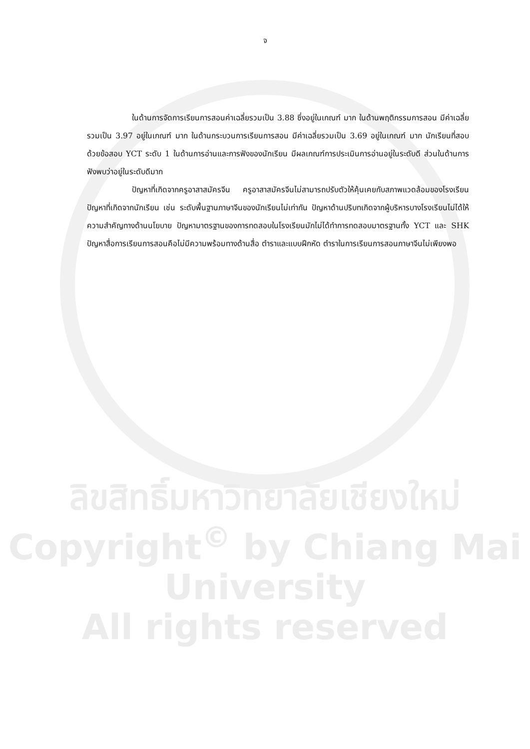จ
ในด้านการจัดการเรียนการสอนค่าเฉลี่ยรวมเป็น 3.88 ซึ่งอยู่ในเกณฑ์ มาก ในด้านพฤติกรรมการสอน มีค่าเฉลี่ยรวมเป็น 3.97 อยู่ในเกณฑ์ มาก ในด้านกระบวนการเรียนการสอน มีค่าเฉลี่ยรวมเป็น 3.69 อยู่ในเกณฑ์ มาก นักเรียนที่สอบด้วยข้อสอบ YCT ระดับ 1 ในด้านการอ่านและการฟังของนักเรียน มีผลเกณฑ์การประเมินการอ่านอยู่ในระดับดี ส่วนในด้านการฟังพบว่าอยู่ในระดับดีมาก
ปัญหาที่เกิดจากครูอาสาสมัครจีน ครูอาสาสมัครจีนไม่สามารถปรับตัวให้คุ้นเคยกับสภาพแวดล้อมของโรงเรียน ปัญหาที่เกิดจากนักเรียน เช่น ระดับพื้นฐานภาษาจีนของนักเรียนไม่เท่ากัน ปัญหาด้านปริบทเกิดจากผู้บริหารบางโรงเรียนไม่ได้ให้ความสำคัญทางด้านนโยบาย ปัญหามาตรฐานของการทดสอบในโรงเรียนมักไม่ได้ทำการทดสอบมาตรฐานทั้ง YCT และ SHK ปัญหาสื่อการเรียนการสอนคือไม่มีความพร้อมทางด้านสื่อ ตำราและแบบฝึกหัด ตำราในการเรียนการสอนภาษาจีนไม่เพียงพอ
ลิขสิทธิ์มหาวิทยาลัยเชียงใหม่
Copyright<sup>©</sup> by Chiang Mai University
All rights reserved